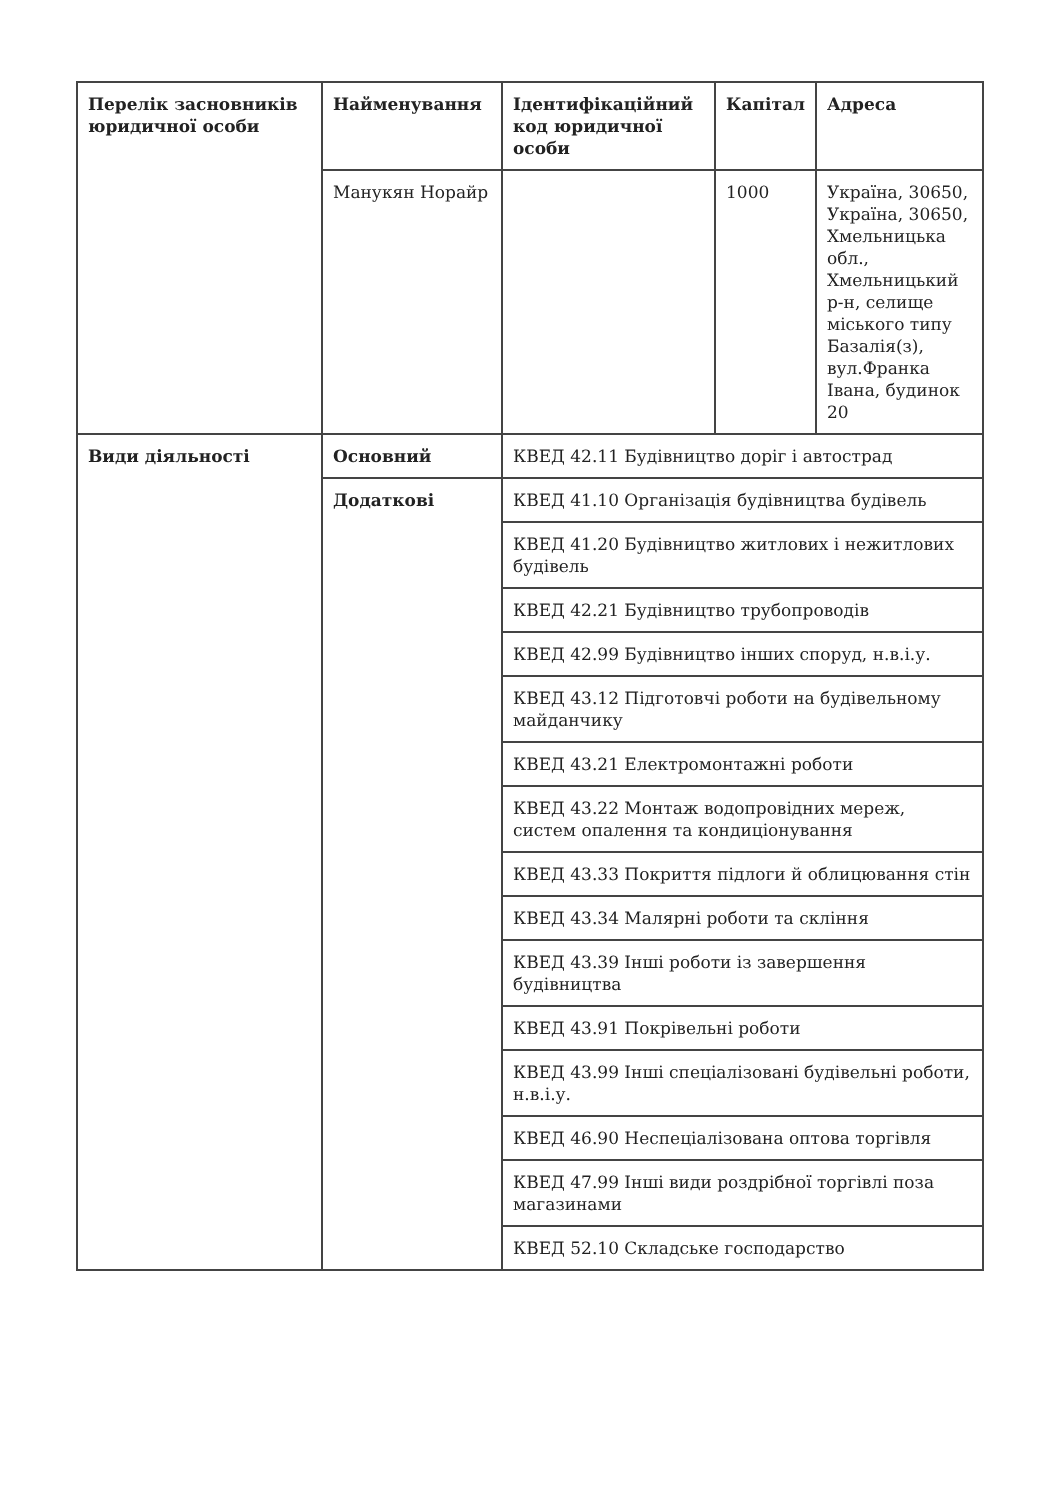| Перелік засновників юридичної особи | Найменування | Ідентифікаційний код юридичної особи | Капітал | Адреса |
| --- | --- | --- | --- | --- |
| | Манукян Норайр | | 1000 | Україна, 30650, Україна, 30650, Хмельницька обл., Хмельницький р-н, селище міського типу Базалія(з), вул.Франка Івана, будинок 20 |
| Види діяльності | Основний | КВЕД 42.11 Будівництво доріг і автострад | | |
| | Додаткові | КВЕД 41.10 Організація будівництва будівель | | |
| | | КВЕД 41.20 Будівництво житлових і нежитлових будівель | | |
| | | КВЕД 42.21 Будівництво трубопроводів | | |
| | | КВЕД 42.99 Будівництво інших споруд, н.в.і.у. | | |
| | | КВЕД 43.12 Підготовчі роботи на будівельному майданчику | | |
| | | КВЕД 43.21 Електромонтажні роботи | | |
| | | КВЕД 43.22 Монтаж водопровідних мереж, систем опалення та кондиціонування | | |
| | | КВЕД 43.33 Покриття підлоги й облицювання стін | | |
| | | КВЕД 43.34 Малярні роботи та скління | | |
| | | КВЕД 43.39 Інші роботи із завершення будівництва | | |
| | | КВЕД 43.91 Покрівельні роботи | | |
| | | КВЕД 43.99 Інші спеціалізовані будівельні роботи, н.в.і.у. | | |
| | | КВЕД 46.90 Неспеціалізована оптова торгівля | | |
| | | КВЕД 47.99 Інші види роздрібної торгівлі поза магазинами | | |
| | | КВЕД 52.10 Складське господарство | | |